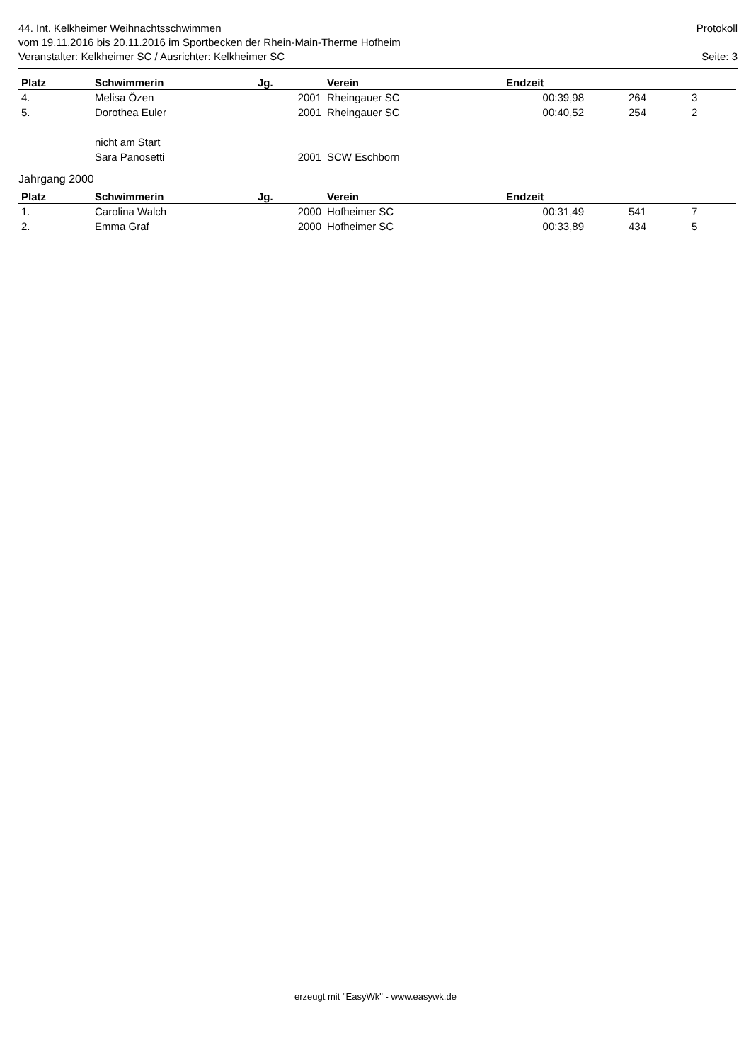44. Int. Kelkheimer Weihnachtsschwimmen Protokoll
vom 19.11.2016 bis 20.11.2016 im Sportbecken der Rhein-Main-Therme Hofheim
Veranstalter: Kelkheimer SC / Ausrichter: Kelkheimer SC Seite: 3
| Platz | Schwimmerin | Jg. | Verein | Endzeit | | |
| --- | --- | --- | --- | --- | --- | --- |
| 4. | Melisa Özen | 2001 | Rheingauer SC | 00:39,98 | 264 | 3 |
| 5. | Dorothea Euler | 2001 | Rheingauer SC | 00:40,52 | 254 | 2 |
| | nicht am Start | | | | | |
| | Sara Panosetti | 2001 | SCW Eschborn | | | |
Jahrgang 2000
| Platz | Schwimmerin | Jg. | Verein | Endzeit | | |
| --- | --- | --- | --- | --- | --- | --- |
| 1. | Carolina Walch | 2000 | Hofheimer SC | 00:31,49 | 541 | 7 |
| 2. | Emma Graf | 2000 | Hofheimer SC | 00:33,89 | 434 | 5 |
erzeugt mit "EasyWk" - www.easywk.de